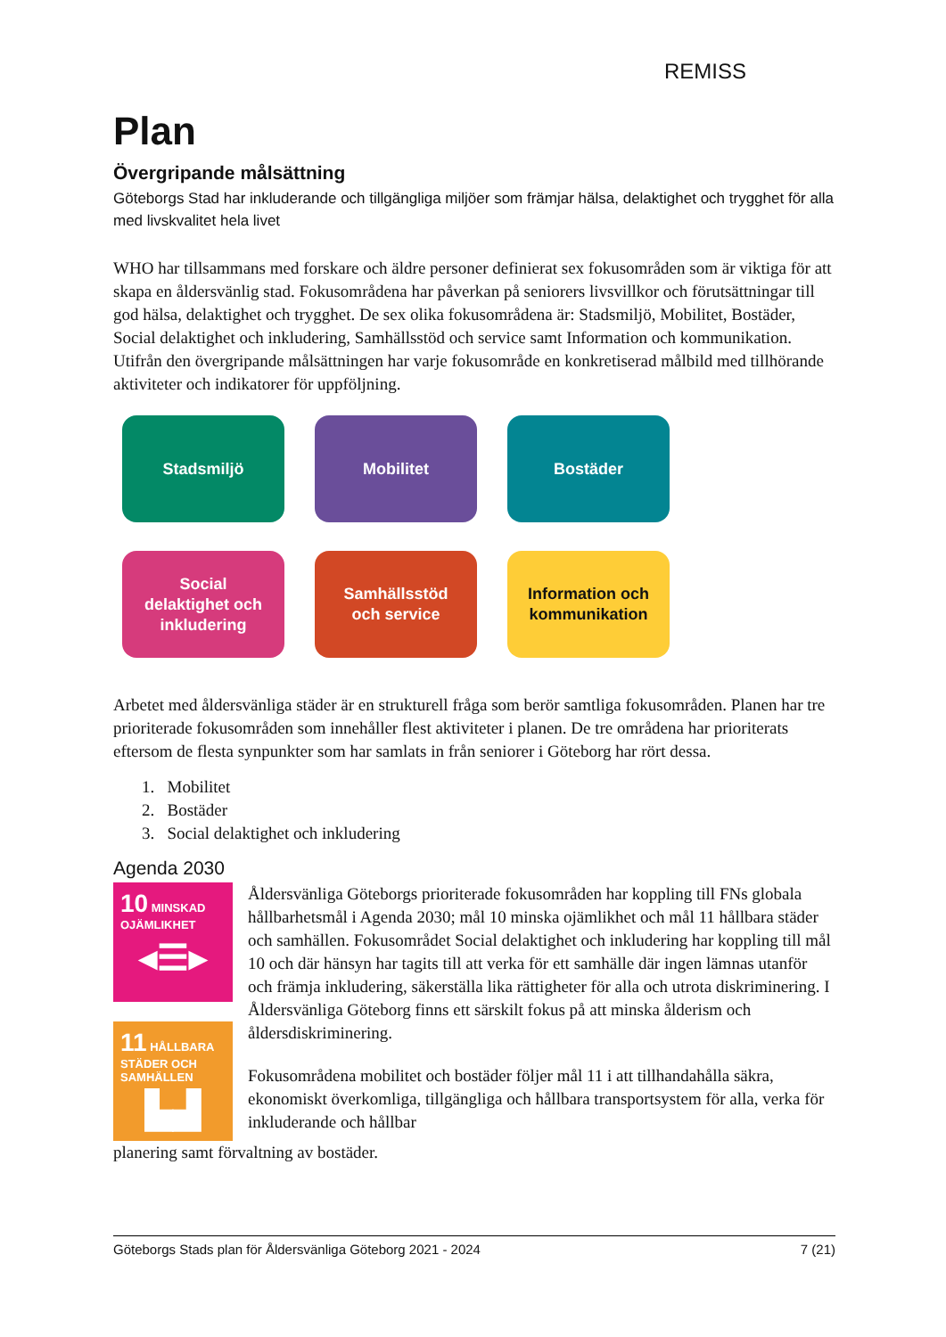REMISS
Plan
Övergripande målsättning
Göteborgs Stad har inkluderande och tillgängliga miljöer som främjar hälsa, delaktighet och trygghet för alla med livskvalitet hela livet
WHO har tillsammans med forskare och äldre personer definierat sex fokusområden som är viktiga för att skapa en åldersvänlig stad. Fokusområdena har påverkan på seniorers livsvillkor och förutsättningar till god hälsa, delaktighet och trygghet. De sex olika fokusområdena är: Stadsmiljö, Mobilitet, Bostäder, Social delaktighet och inkludering, Samhällsstöd och service samt Information och kommunikation. Utifrån den övergripande målsättningen har varje fokusområde en konkretiserad målbild med tillhörande aktiviteter och indikatorer för uppföljning.
Stadsmiljö
Mobilitet
Bostäder
Social
delaktighet och
inkludering
Samhällsstöd
och service
Information och
kommunikation
Arbetet med åldersvänliga städer är en strukturell fråga som berör samtliga fokusområden. Planen har tre prioriterade fokusområden som innehåller flest aktiviteter i planen. De tre områdena har prioriterats eftersom de flesta synpunkter som har samlats in från seniorer i Göteborg har rört dessa.
1. Mobilitet
2. Bostäder
3. Social delaktighet och inkludering
Agenda 2030
10 MINSKAD OJÄMLIKHET
◂☰▸
11 HÅLLBARA STÄDER OCH SAMHÄLLEN
▙▟
Åldersvänliga Göteborgs prioriterade fokusområden har koppling till FNs globala hållbarhetsmål i Agenda 2030; mål 10 minska ojämlikhet och mål 11 hållbara städer och samhällen. Fokusområdet Social delaktighet och inkludering har koppling till mål 10 och där hänsyn har tagits till att verka för ett samhälle där ingen lämnas utanför och främja inkludering, säkerställa lika rättigheter för alla och utrota diskriminering. I Åldersvänliga Göteborg finns ett särskilt fokus på att minska ålderism och åldersdiskriminering.
Fokusområdena mobilitet och bostäder följer mål 11 i att tillhandahålla säkra, ekonomiskt överkomliga, tillgängliga och hållbara transportsystem för alla, verka för inkluderande och hållbar
planering samt förvaltning av bostäder.
Göteborgs Stads plan för Åldersvänliga Göteborg 2021 - 2024 7 (21)